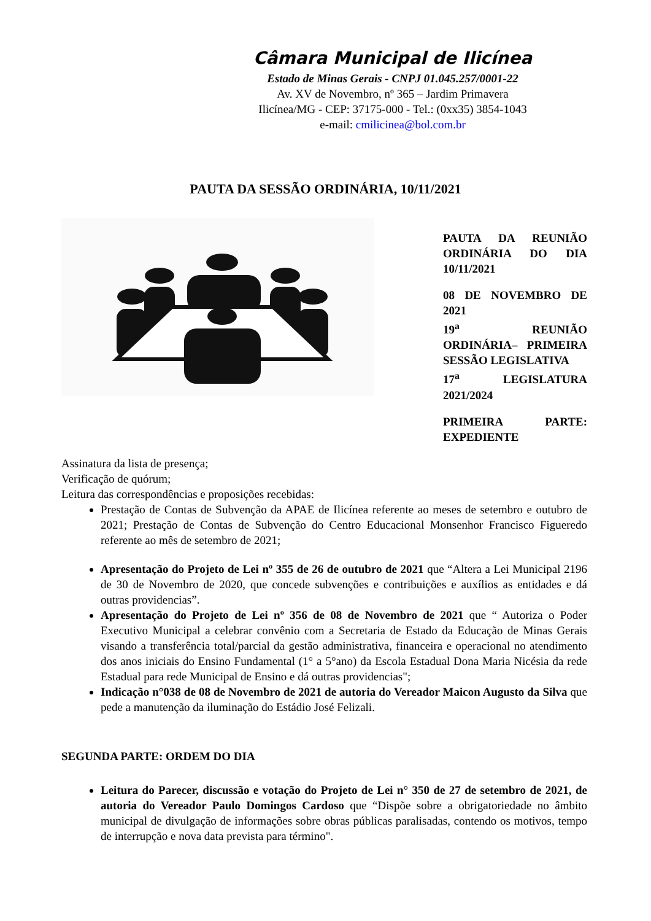Câmara Municipal de Ilicínea
Estado de Minas Gerais - CNPJ 01.045.257/0001-22
Av. XV de Novembro, nº 365 – Jardim Primavera
Ilicínea/MG - CEP: 37175-000 - Tel.: (0xx35) 3854-1043
e-mail: cmilicinea@bol.com.br
PAUTA DA SESSÃO ORDINÁRIA, 10/11/2021
PAUTA DA REUNIÃO ORDINÁRIA DO DIA 10/11/2021
08 DE NOVEMBRO DE 2021
19<sup>a</sup> REUNIÃO ORDINÁRIA– PRIMEIRA SESSÃO LEGISLATIVA
17<sup>a</sup> LEGISLATURA 2021/2024
PRIMEIRA PARTE: EXPEDIENTE
Assinatura da lista de presença;
Verificação de quórum;
Leitura das correspondências e proposições recebidas:
Prestação de Contas de Subvenção da APAE de Ilicínea referente ao meses de setembro e outubro de 2021; Prestação de Contas de Subvenção do Centro Educacional Monsenhor Francisco Figueredo referente ao mês de setembro de 2021;
Apresentação do Projeto de Lei nº 355 de 26 de outubro de 2021 que “Altera a Lei Municipal 2196 de 30 de Novembro de 2020, que concede subvenções e contribuições e auxílios as entidades e dá outras providencias”.
Apresentação do Projeto de Lei nº 356 de 08 de Novembro de 2021 que “ Autoriza o Poder Executivo Municipal a celebrar convênio com a Secretaria de Estado da Educação de Minas Gerais visando a transferência total/parcial da gestão administrativa, financeira e operacional no atendimento dos anos iniciais do Ensino Fundamental (1° a 5°ano) da Escola Estadual Dona Maria Nicésia da rede Estadual para rede Municipal de Ensino e dá outras providencias";
Indicação n°038 de 08 de Novembro de 2021 de autoria do Vereador Maicon Augusto da Silva que pede a manutenção da iluminação do Estádio José Felizali.
SEGUNDA PARTE: ORDEM DO DIA
Leitura do Parecer, discussão e votação do Projeto de Lei n° 350 de 27 de setembro de 2021, de autoria do Vereador Paulo Domingos Cardoso que “Dispõe sobre a obrigatoriedade no âmbito municipal de divulgação de informações sobre obras públicas paralisadas, contendo os motivos, tempo de interrupção e nova data prevista para término".